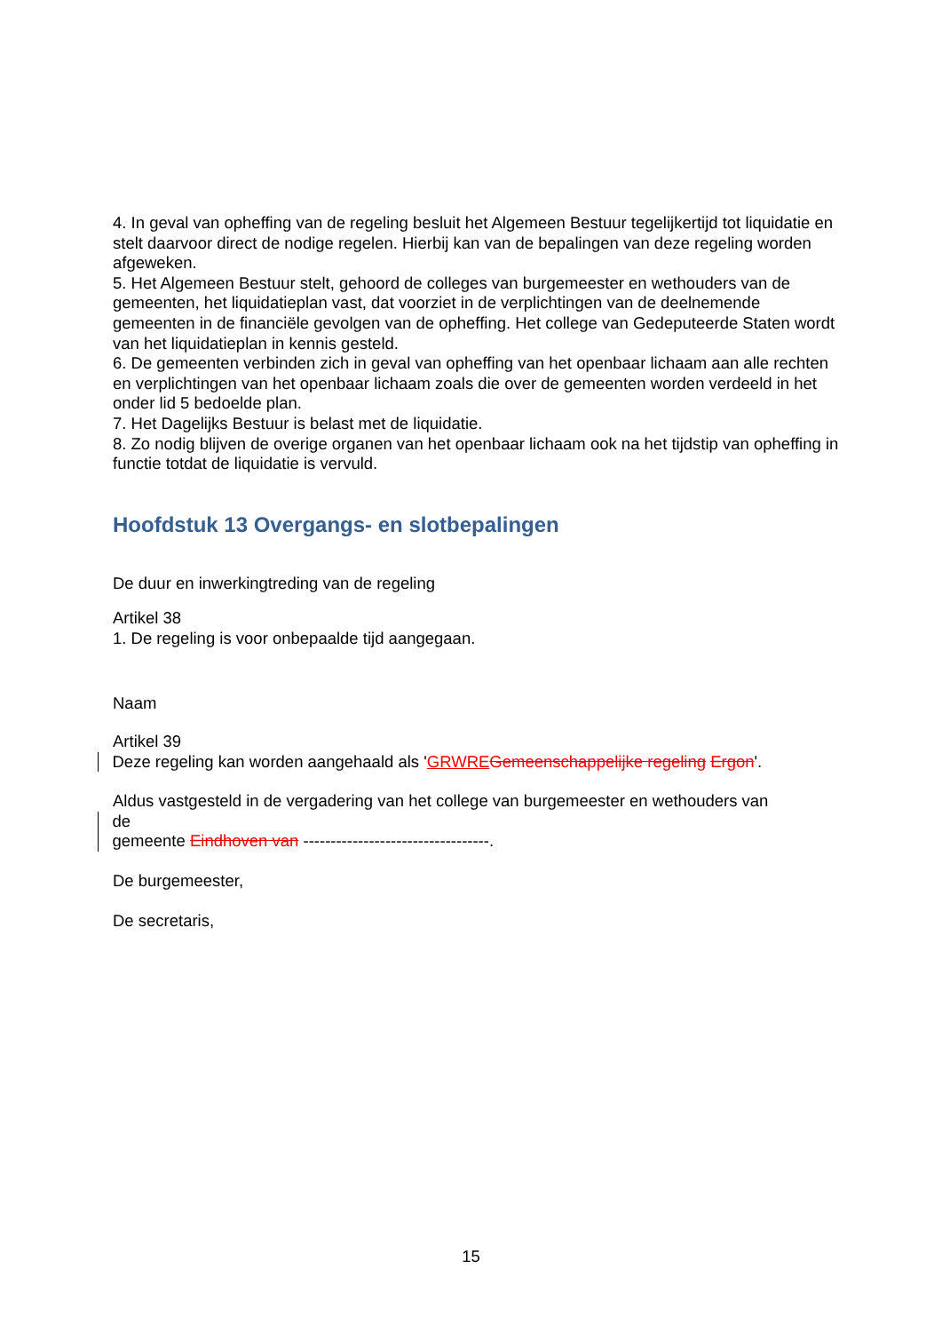4. In geval van opheffing van de regeling besluit het Algemeen Bestuur tegelijkertijd tot liquidatie en stelt daarvoor direct de nodige regelen. Hierbij kan van de bepalingen van deze regeling worden afgeweken.
5. Het Algemeen Bestuur stelt, gehoord de colleges van burgemeester en wethouders van de gemeenten, het liquidatieplan vast, dat voorziet in de verplichtingen van de deelnemende gemeenten in de financiële gevolgen van de opheffing. Het college van Gedeputeerde Staten wordt van het liquidatieplan in kennis gesteld.
6. De gemeenten verbinden zich in geval van opheffing van het openbaar lichaam aan alle rechten en verplichtingen van het openbaar lichaam zoals die over de gemeenten worden verdeeld in het onder lid 5 bedoelde plan.
7. Het Dagelijks Bestuur is belast met de liquidatie.
8. Zo nodig blijven de overige organen van het openbaar lichaam ook na het tijdstip van opheffing in functie totdat de liquidatie is vervuld.
Hoofdstuk 13 Overgangs- en slotbepalingen
De duur en inwerkingtreding van de regeling
Artikel 38
1. De regeling is voor onbepaalde tijd aangegaan.
Naam
Artikel 39
Deze regeling kan worden aangehaald als 'GRWRE Gemeenschappelijke regeling Ergon'.
Aldus vastgesteld in de vergadering van het college van burgemeester en wethouders van
de
gemeente Eindhoven van ----------------------------------.
De burgemeester,
De secretaris,
15